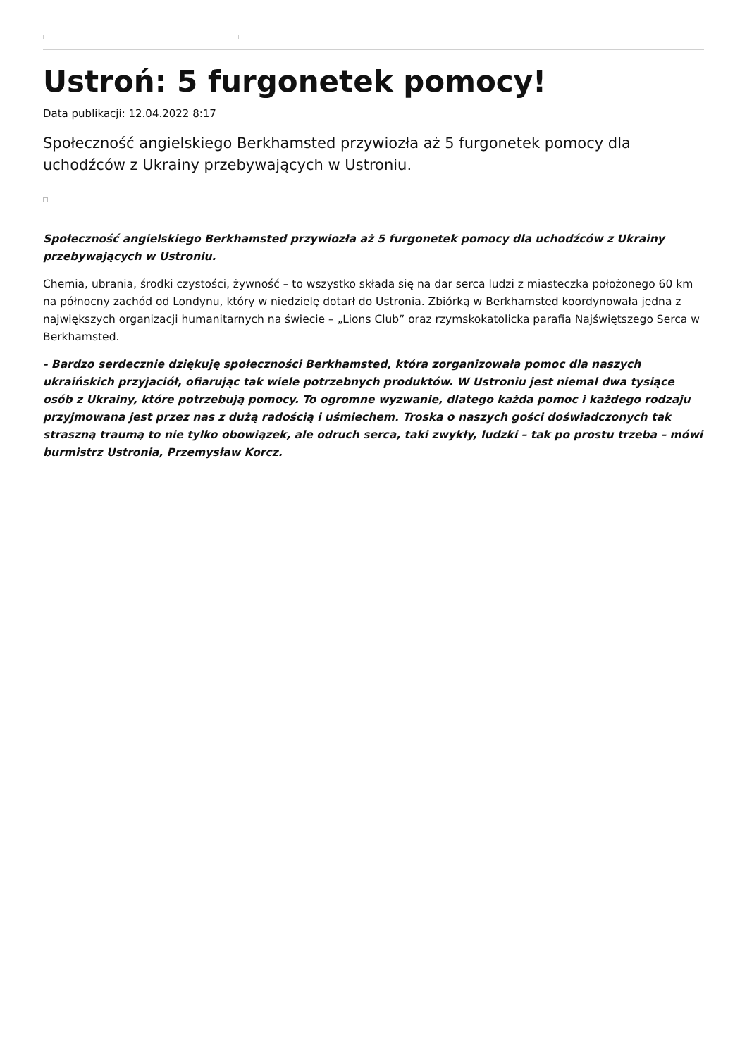Ustroń: 5 furgonetek pomocy!
Data publikacji: 12.04.2022 8:17
Społeczność angielskiego Berkhamsted przywiozła aż 5 furgonetek pomocy dla uchodźców z Ukrainy przebywających w Ustroniu.
Społeczność angielskiego Berkhamsted przywiozła aż 5 furgonetek pomocy dla uchodźców z Ukrainy przebywających w Ustroniu.
Chemia, ubrania, środki czystości, żywność – to wszystko składa się na dar serca ludzi z miasteczka położonego 60 km na północny zachód od Londynu, który w niedzielę dotarł do Ustronia. Zbiórką w Berkhamsted koordynowała jedna z największych organizacji humanitarnych na świecie – „Lions Club” oraz rzymskokatolicka parafia Najświętszego Serca w Berkhamsted.
- Bardzo serdecznie dziękuję społeczności Berkhamsted, która zorganizowała pomoc dla naszych ukraińskich przyjaciół, ofiarując tak wiele potrzebnych produktów. W Ustroniu jest niemal dwa tysiące osób z Ukrainy, które potrzebują pomocy. To ogromne wyzwanie, dlatego każda pomoc i każdego rodzaju przyjmowana jest przez nas z dużą radością i uśmiechem. Troska o naszych gości doświadczonych tak straszną traumą to nie tylko obowiązek, ale odruch serca, taki zwykły, ludzki – tak po prostu trzeba – mówi burmistrz Ustronia, Przemysław Korcz.